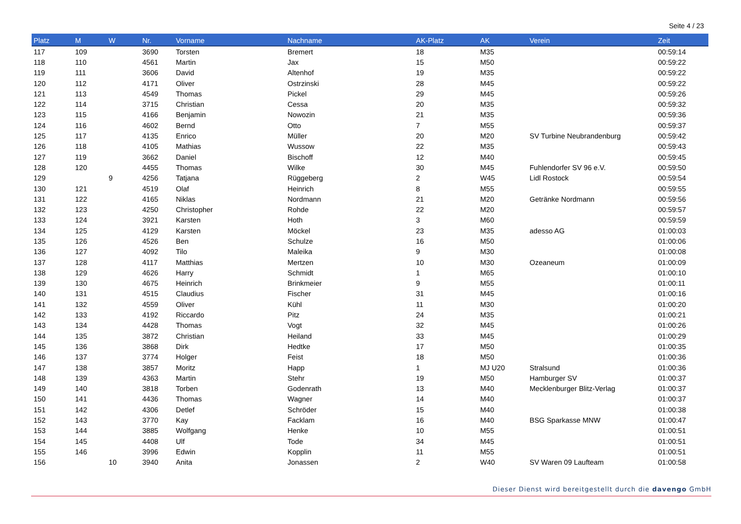Seite 4 / 23
| Platz | M | W | Nr. | Vorname | Nachname | AK-Platz | AK | Verein | Zeit |
| --- | --- | --- | --- | --- | --- | --- | --- | --- | --- |
| 117 | 109 | | 3690 | Torsten | Bremert | 18 | M35 | | 00:59:14 |
| 118 | 110 | | 4561 | Martin | Jax | 15 | M50 | | 00:59:22 |
| 119 | 111 | | 3606 | David | Altenhof | 19 | M35 | | 00:59:22 |
| 120 | 112 | | 4171 | Oliver | Ostrzinski | 28 | M45 | | 00:59:22 |
| 121 | 113 | | 4549 | Thomas | Pickel | 29 | M45 | | 00:59:26 |
| 122 | 114 | | 3715 | Christian | Cessa | 20 | M35 | | 00:59:32 |
| 123 | 115 | | 4166 | Benjamin | Nowozin | 21 | M35 | | 00:59:36 |
| 124 | 116 | | 4602 | Bernd | Otto | 7 | M55 | | 00:59:37 |
| 125 | 117 | | 4135 | Enrico | Müller | 20 | M20 | SV Turbine Neubrandenburg | 00:59:42 |
| 126 | 118 | | 4105 | Mathias | Wussow | 22 | M35 | | 00:59:43 |
| 127 | 119 | | 3662 | Daniel | Bischoff | 12 | M40 | | 00:59:45 |
| 128 | 120 | | 4455 | Thomas | Wilke | 30 | M45 | Fuhlendorfer SV 96 e.V. | 00:59:50 |
| 129 | | 9 | 4256 | Tatjana | Rüggeberg | 2 | W45 | Lidl Rostock | 00:59:54 |
| 130 | 121 | | 4519 | Olaf | Heinrich | 8 | M55 | | 00:59:55 |
| 131 | 122 | | 4165 | Niklas | Nordmann | 21 | M20 | Getränke Nordmann | 00:59:56 |
| 132 | 123 | | 4250 | Christopher | Rohde | 22 | M20 | | 00:59:57 |
| 133 | 124 | | 3921 | Karsten | Hoth | 3 | M60 | | 00:59:59 |
| 134 | 125 | | 4129 | Karsten | Möckel | 23 | M35 | adesso AG | 01:00:03 |
| 135 | 126 | | 4526 | Ben | Schulze | 16 | M50 | | 01:00:06 |
| 136 | 127 | | 4092 | Tilo | Maleika | 9 | M30 | | 01:00:08 |
| 137 | 128 | | 4117 | Matthias | Mertzen | 10 | M30 | Ozeaneum | 01:00:09 |
| 138 | 129 | | 4626 | Harry | Schmidt | 1 | M65 | | 01:00:10 |
| 139 | 130 | | 4675 | Heinrich | Brinkmeier | 9 | M55 | | 01:00:11 |
| 140 | 131 | | 4515 | Claudius | Fischer | 31 | M45 | | 01:00:16 |
| 141 | 132 | | 4559 | Oliver | Kühl | 11 | M30 | | 01:00:20 |
| 142 | 133 | | 4192 | Riccardo | Pitz | 24 | M35 | | 01:00:21 |
| 143 | 134 | | 4428 | Thomas | Vogt | 32 | M45 | | 01:00:26 |
| 144 | 135 | | 3872 | Christian | Heiland | 33 | M45 | | 01:00:29 |
| 145 | 136 | | 3868 | Dirk | Hedtke | 17 | M50 | | 01:00:35 |
| 146 | 137 | | 3774 | Holger | Feist | 18 | M50 | | 01:00:36 |
| 147 | 138 | | 3857 | Moritz | Happ | 1 | MJ U20 | Stralsund | 01:00:36 |
| 148 | 139 | | 4363 | Martin | Stehr | 19 | M50 | Hamburger SV | 01:00:37 |
| 149 | 140 | | 3818 | Torben | Godenrath | 13 | M40 | Mecklenburger Blitz-Verlag | 01:00:37 |
| 150 | 141 | | 4436 | Thomas | Wagner | 14 | M40 | | 01:00:37 |
| 151 | 142 | | 4306 | Detlef | Schröder | 15 | M40 | | 01:00:38 |
| 152 | 143 | | 3770 | Kay | Facklam | 16 | M40 | BSG Sparkasse MNW | 01:00:47 |
| 153 | 144 | | 3885 | Wolfgang | Henke | 10 | M55 | | 01:00:51 |
| 154 | 145 | | 4408 | Ulf | Tode | 34 | M45 | | 01:00:51 |
| 155 | 146 | | 3996 | Edwin | Kopplin | 11 | M55 | | 01:00:51 |
| 156 | | 10 | 3940 | Anita | Jonassen | 2 | W40 | SV Waren 09 Laufteam | 01:00:58 |
Dieser Dienst wird bereitgestellt durch die davengo GmbH